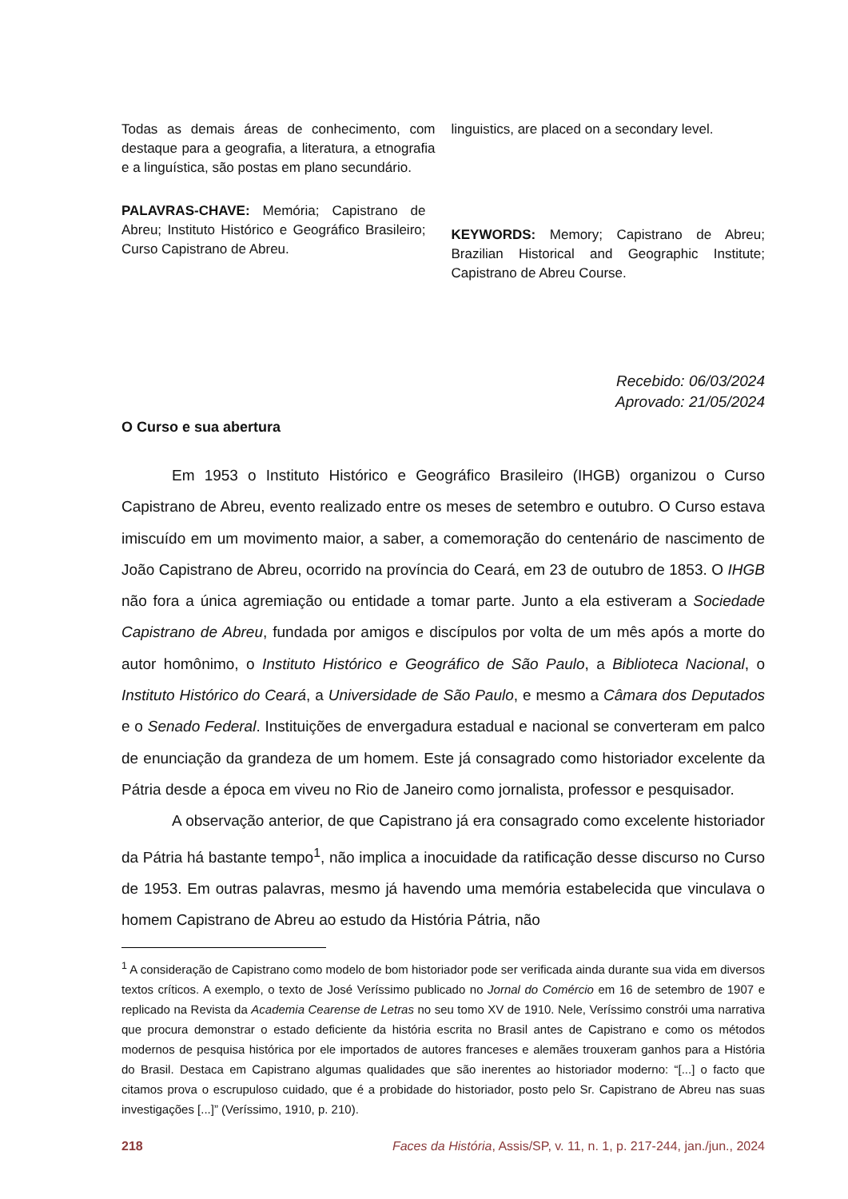Todas as demais áreas de conhecimento, com destaque para a geografia, a literatura, a etnografia e a linguística, são postas em plano secundário.
PALAVRAS-CHAVE: Memória; Capistrano de Abreu; Instituto Histórico e Geográfico Brasileiro; Curso Capistrano de Abreu.
linguistics, are placed on a secondary level.
KEYWORDS: Memory; Capistrano de Abreu; Brazilian Historical and Geographic Institute; Capistrano de Abreu Course.
Recebido: 06/03/2024
Aprovado: 21/05/2024
O Curso e sua abertura
Em 1953 o Instituto Histórico e Geográfico Brasileiro (IHGB) organizou o Curso Capistrano de Abreu, evento realizado entre os meses de setembro e outubro. O Curso estava imiscuído em um movimento maior, a saber, a comemoração do centenário de nascimento de João Capistrano de Abreu, ocorrido na província do Ceará, em 23 de outubro de 1853. O IHGB não fora a única agremiação ou entidade a tomar parte. Junto a ela estiveram a Sociedade Capistrano de Abreu, fundada por amigos e discípulos por volta de um mês após a morte do autor homônimo, o Instituto Histórico e Geográfico de São Paulo, a Biblioteca Nacional, o Instituto Histórico do Ceará, a Universidade de São Paulo, e mesmo a Câmara dos Deputados e o Senado Federal. Instituições de envergadura estadual e nacional se converteram em palco de enunciação da grandeza de um homem. Este já consagrado como historiador excelente da Pátria desde a época em viveu no Rio de Janeiro como jornalista, professor e pesquisador.
A observação anterior, de que Capistrano já era consagrado como excelente historiador da Pátria há bastante tempo<sup>1</sup>, não implica a inocuidade da ratificação desse discurso no Curso de 1953. Em outras palavras, mesmo já havendo uma memória estabelecida que vinculava o homem Capistrano de Abreu ao estudo da História Pátria, não
<sup>1</sup> A consideração de Capistrano como modelo de bom historiador pode ser verificada ainda durante sua vida em diversos textos críticos. A exemplo, o texto de José Veríssimo publicado no Jornal do Comércio em 16 de setembro de 1907 e replicado na Revista da Academia Cearense de Letras no seu tomo XV de 1910. Nele, Veríssimo constrói uma narrativa que procura demonstrar o estado deficiente da história escrita no Brasil antes de Capistrano e como os métodos modernos de pesquisa histórica por ele importados de autores franceses e alemães trouxeram ganhos para a História do Brasil. Destaca em Capistrano algumas qualidades que são inerentes ao historiador moderno: “[...] o facto que citamos prova o escrupuloso cuidado, que é a probidade do historiador, posto pelo Sr. Capistrano de Abreu nas suas investigações [...]” (Veríssimo, 1910, p. 210).
218 Faces da História, Assis/SP, v. 11, n. 1, p. 217-244, jan./jun., 2024